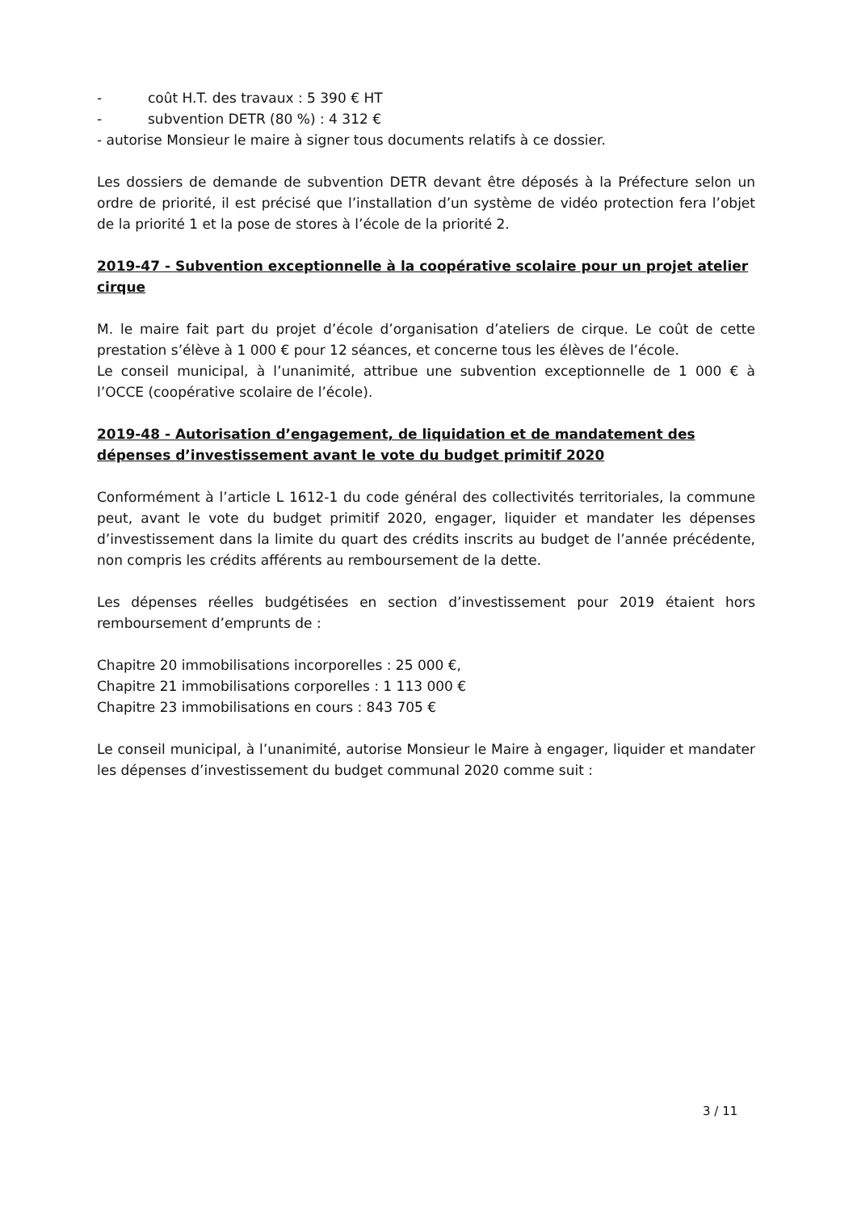- coût H.T. des travaux : 5 390 € HT
- subvention DETR (80 %) : 4 312 €
- autorise Monsieur le maire à signer tous documents relatifs à ce dossier.
Les dossiers de demande de subvention DETR devant être déposés à la Préfecture selon un ordre de priorité, il est précisé que l’installation d’un système de vidéo protection fera l’objet de la priorité 1 et la pose de stores à l’école de la priorité 2.
2019-47 - Subvention exceptionnelle à la coopérative scolaire pour un projet atelier cirque
M. le maire fait part du projet d’école d’organisation d’ateliers de cirque. Le coût de cette prestation s’élève à 1 000 € pour 12 séances, et concerne tous les élèves de l’école.
Le conseil municipal, à l’unanimité, attribue une subvention exceptionnelle de 1 000 € à l’OCCE (coopérative scolaire de l’école).
2019-48 - Autorisation d’engagement, de liquidation et de mandatement des dépenses d’investissement avant le vote du budget primitif 2020
Conformément à l’article L 1612-1 du code général des collectivités territoriales, la commune peut, avant le vote du budget primitif 2020, engager, liquider et mandater les dépenses d’investissement dans la limite du quart des crédits inscrits au budget de l’année précédente, non compris les crédits afférents au remboursement de la dette.
Les dépenses réelles budgétisées en section d’investissement pour 2019 étaient hors remboursement d’emprunts de :
Chapitre 20 immobilisations incorporelles : 25 000 €,
Chapitre 21 immobilisations corporelles : 1 113 000 €
Chapitre 23 immobilisations en cours : 843 705 €
Le conseil municipal, à l’unanimité, autorise Monsieur le Maire à engager, liquider et mandater les dépenses d’investissement du budget communal 2020 comme suit :
3 / 11